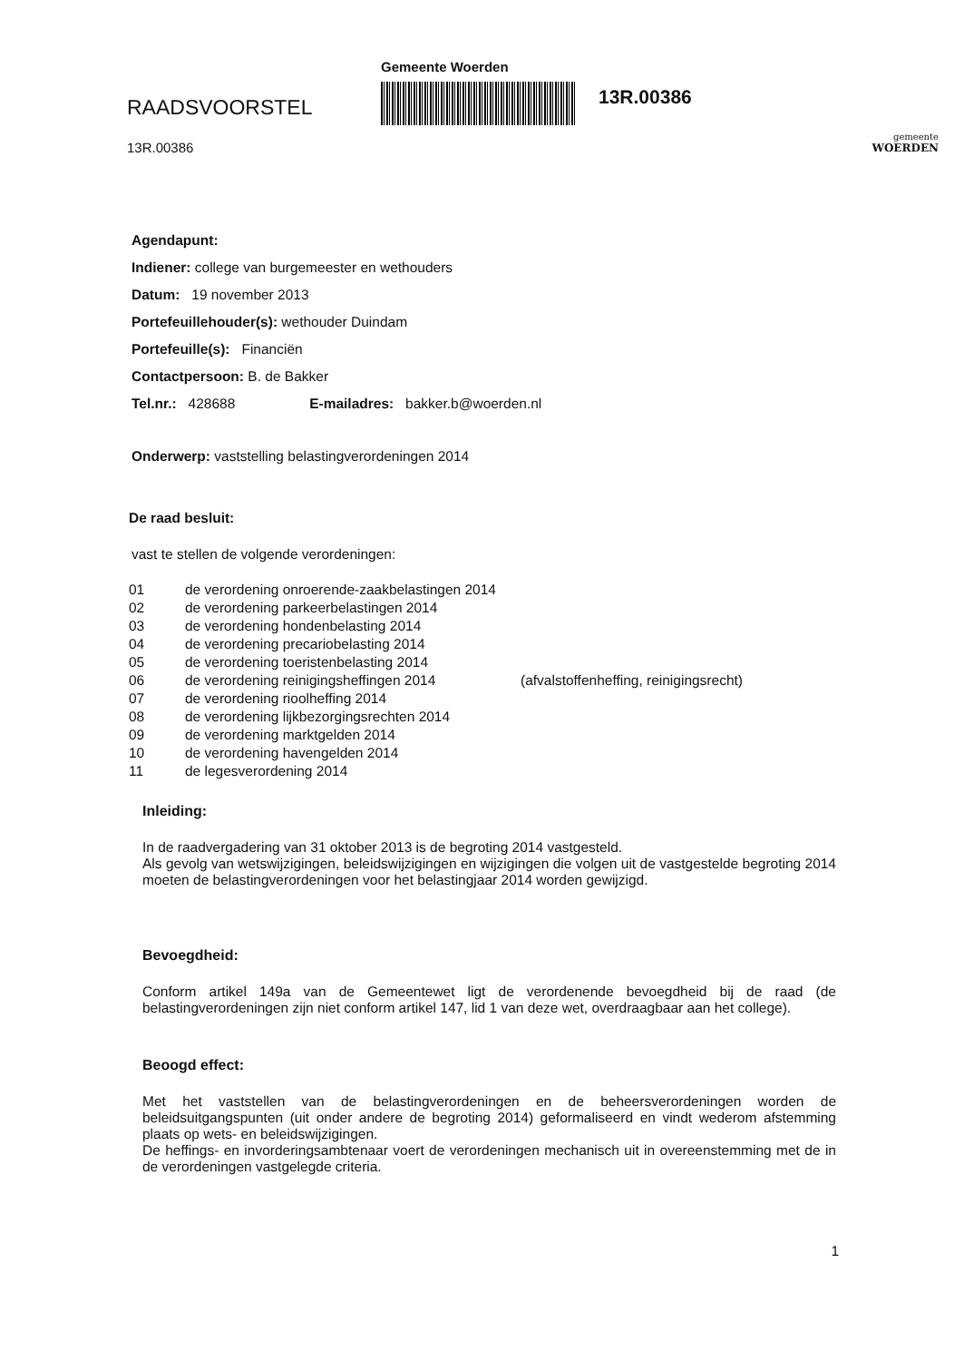RAADSVOORSTEL
13R.00386
Gemeente Woerden
13R.00386
gemeente
WOERDEN
Agendapunt:
Indiener: college van burgemeester en wethouders
Datum: 19 november 2013
Portefeuillehouder(s): wethouder Duindam
Portefeuille(s): Financiën
Contactpersoon: B. de Bakker
Tel.nr.: 428688 E-mailadres: bakker.b@woerden.nl
Onderwerp: vaststelling belastingverordeningen 2014
De raad besluit:
vast te stellen de volgende verordeningen:
01 de verordening onroerende-zaakbelastingen 2014
02 de verordening parkeerbelastingen 2014
03 de verordening hondenbelasting 2014
04 de verordening precariobelasting 2014
05 de verordening toeristenbelasting 2014
06 de verordening reinigingsheffingen 2014 (afvalstoffenheffing, reinigingsrecht)
07 de verordening rioolheffing 2014
08 de verordening lijkbezorgingsrechten 2014
09 de verordening marktgelden 2014
10 de verordening havengelden 2014
11 de legesverordening 2014
Inleiding:
In de raadvergadering van 31 oktober 2013 is de begroting 2014 vastgesteld.
Als gevolg van wetswijzigingen, beleidswijzigingen en wijzigingen die volgen uit de vastgestelde begroting 2014 moeten de belastingverordeningen voor het belastingjaar 2014 worden gewijzigd.
Bevoegdheid:
Conform artikel 149a van de Gemeentewet ligt de verordenende bevoegdheid bij de raad (de belastingverordeningen zijn niet conform artikel 147, lid 1 van deze wet, overdraagbaar aan het college).
Beoogd effect:
Met het vaststellen van de belastingverordeningen en de beheersverordeningen worden de beleidsuitgangspunten (uit onder andere de begroting 2014) geformaliseerd en vindt wederom afstemming plaats op wets- en beleidswijzigingen.
De heffings- en invorderingsambtenaar voert de verordeningen mechanisch uit in overeenstemming met de in de verordeningen vastgelegde criteria.
1